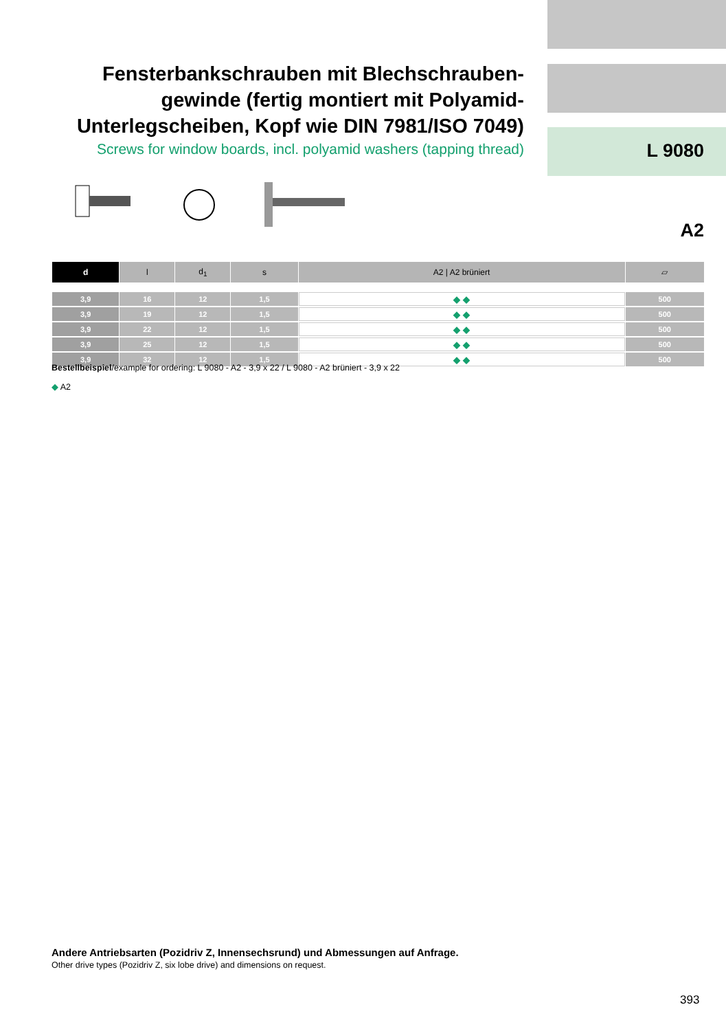Fensterbankschrauben mit Blechschrauben-gewinde (fertig montiert mit Polyamid-Unterlegscheiben, Kopf wie DIN 7981/ISO 7049)
Screws for window boards, incl. polyamid washers (tapping thread)
L 9080
A2
| d | l | d<sub>1</sub> | s | A2 / A2 brüniert | ▱ |
| --- | --- | --- | --- | --- | --- |
| 3,9 | 16 | 12 | 1,5 | ◆ ◆ | 500 |
| 3,9 | 19 | 12 | 1,5 | ◆ ◆ | 500 |
| 3,9 | 22 | 12 | 1,5 | ◆ ◆ | 500 |
| 3,9 | 25 | 12 | 1,5 | ◆ ◆ | 500 |
| 3,9 | 32 | 12 | 1,5 | ◆ ◆ | 500 |
Bestellbeispiel/example for ordering: L 9080 - A2 - 3,9 x 22 / L 9080 - A2 brüniert - 3,9 x 22
◆ A2
Andere Antriebsarten (Pozidriv Z, Innensechsrund) und Abmessungen auf Anfrage.
Other drive types (Pozidriv Z, six lobe drive) and dimensions on request.
393